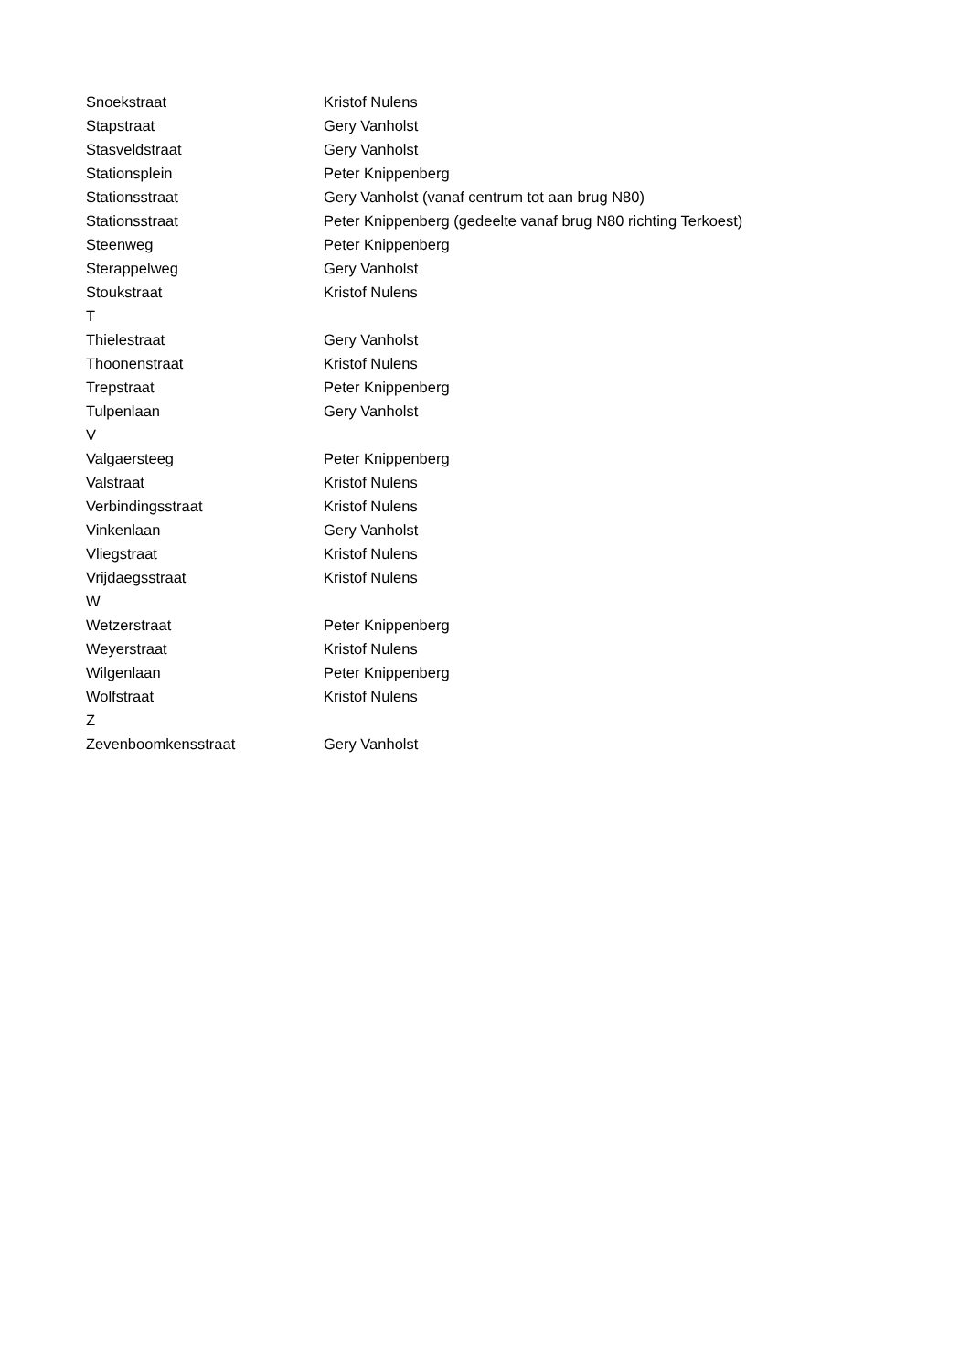| Snoekstraat | Kristof Nulens |
| Stapstraat | Gery Vanholst |
| Stasveldstraat | Gery Vanholst |
| Stationsplein | Peter Knippenberg |
| Stationsstraat | Gery Vanholst (vanaf centrum tot aan brug N80) |
| Stationsstraat | Peter Knippenberg (gedeelte vanaf brug N80 richting Terkoest) |
| Steenweg | Peter Knippenberg |
| Sterappelweg | Gery Vanholst |
| Stoukstraat | Kristof Nulens |
| T | |
| Thielestraat | Gery Vanholst |
| Thoonenstraat | Kristof Nulens |
| Trepstraat | Peter Knippenberg |
| Tulpenlaan | Gery Vanholst |
| V | |
| Valgaersteeg | Peter Knippenberg |
| Valstraat | Kristof Nulens |
| Verbindingsstraat | Kristof Nulens |
| Vinkenlaan | Gery Vanholst |
| Vliegstraat | Kristof Nulens |
| Vrijdaegsstraat | Kristof Nulens |
| W | |
| Wetzerstraat | Peter Knippenberg |
| Weyerstraat | Kristof Nulens |
| Wilgenlaan | Peter Knippenberg |
| Wolfstraat | Kristof Nulens |
| Z | |
| Zevenboomkensstraat | Gery Vanholst |